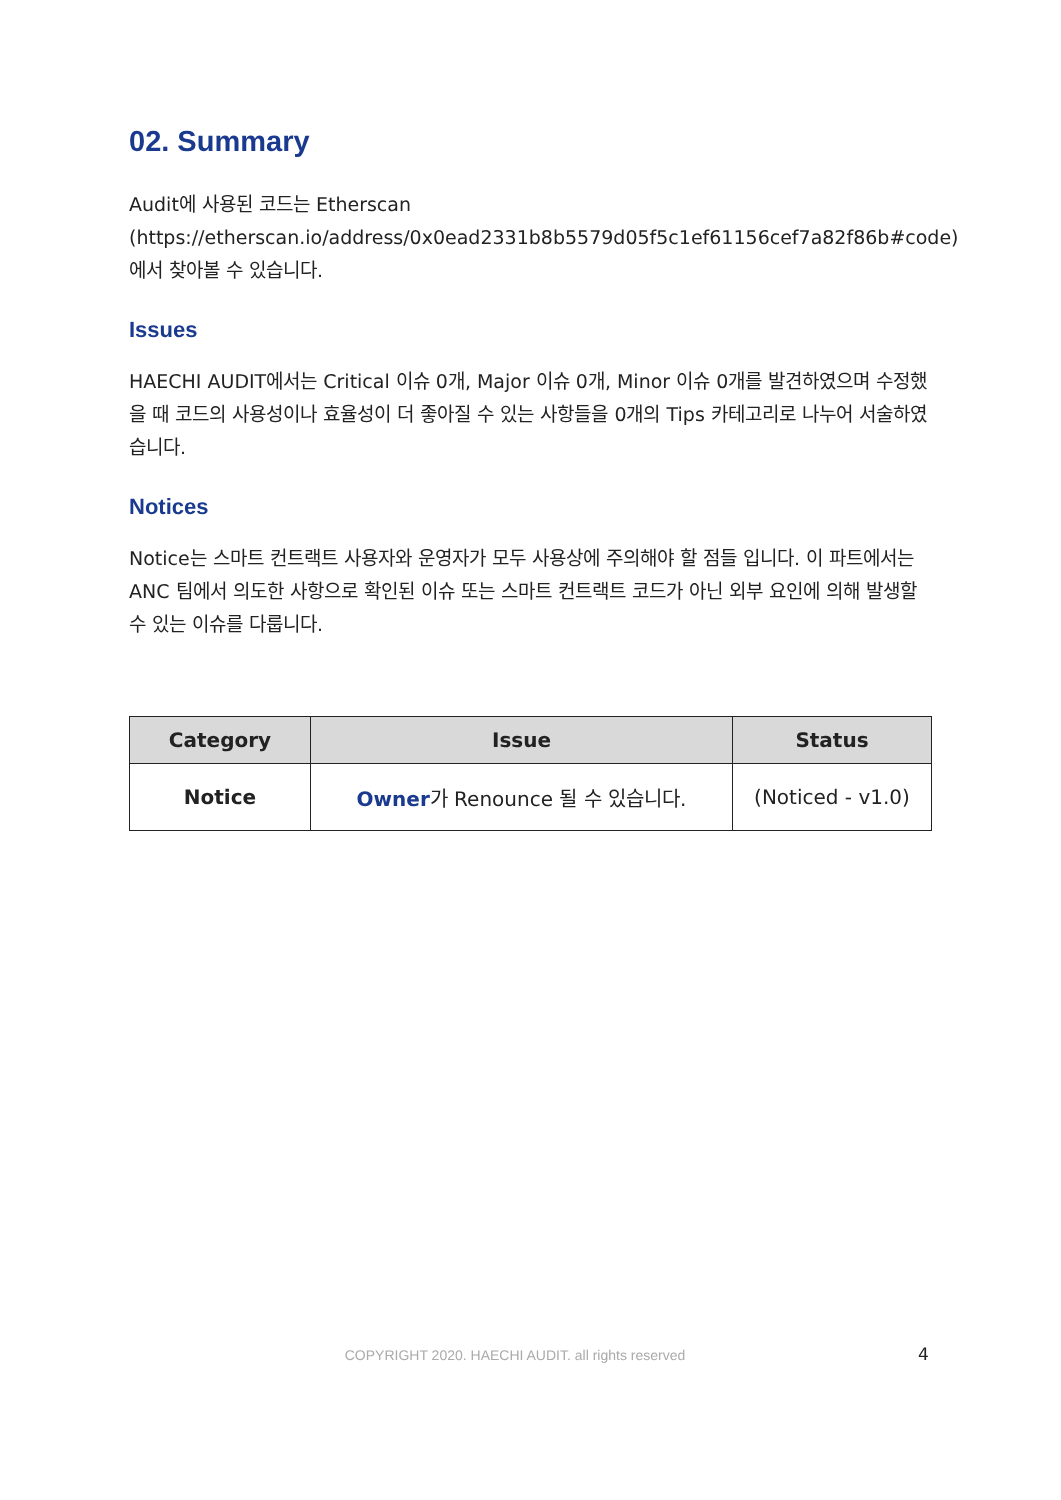02. Summary
Audit에 사용된 코드는 Etherscan
(https://etherscan.io/address/0x0ead2331b8b5579d05f5c1ef61156cef7a82f86b#code)
에서 찾아볼 수 있습니다.
Issues
HAECHI AUDIT에서는 Critical 이슈 0개, Major 이슈 0개, Minor 이슈 0개를 발견하였으며 수정했을 때 코드의 사용성이나 효율성이 더 좋아질 수 있는 사항들을 0개의 Tips 카테고리로 나누어 서술하였습니다.
Notices
Notice는 스마트 컨트랙트 사용자와 운영자가 모두 사용상에 주의해야 할 점들 입니다. 이 파트에서는 ANC 팀에서 의도한 사항으로 확인된 이슈 또는 스마트 컨트랙트 코드가 아닌 외부 요인에 의해 발생할 수 있는 이슈를 다룹니다.
| Category | Issue | Status |
| --- | --- | --- |
| Notice | Owner 가 Renounce 될 수 있습니다. | (Noticed - v1.0) |
COPYRIGHT 2020. HAECHI AUDIT. all rights reserved 4